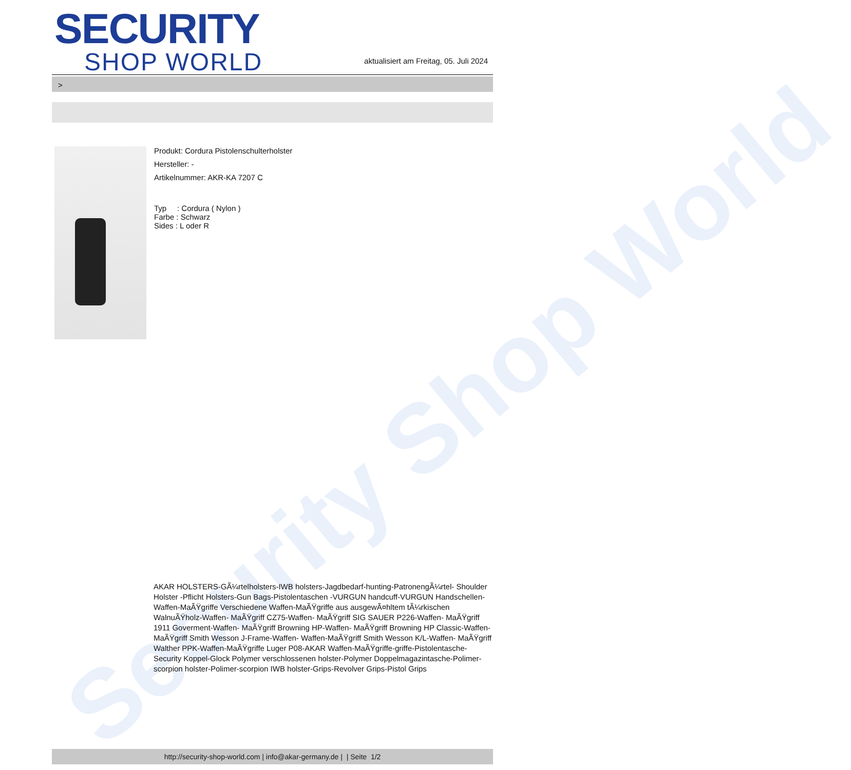Security Shop World
SECURITY
SHOP WORLD
aktualisiert am Freitag, 05. Juli 2024
>
Produkt: Cordura Pistolenschulterholster
Hersteller: -
Artikelnummer: AKR-KA 7207 C
Typ : Cordura ( Nylon )
Farbe : Schwarz
Sides : L oder R
AKAR HOLSTERS-GÃ¼rtelholsters-IWB holsters-Jagdbedarf-hunting-PatronengÃ¼rtel- Shoulder Holster -Pflicht Holsters-Gun Bags-Pistolentaschen -VURGUN handcuff-VURGUN Handschellen-Waffen-MaÃŸgriffe Verschiedene Waffen-MaÃŸgriffe aus ausgewÃ¤hltem tÃ¼rkischen WalnuÃŸholz-Waffen- MaÃŸgriff CZ75-Waffen- MaÃŸgriff SIG SAUER P226-Waffen- MaÃŸgriff 1911 Goverment-Waffen- MaÃŸgriff Browning HP-Waffen- MaÃŸgriff Browning HP Classic-Waffen- MaÃŸgriff Smith Wesson J-Frame-Waffen- Waffen-MaÃŸgriff Smith Wesson K/L-Waffen- MaÃŸgriff Walther PPK-Waffen-MaÃŸgriffe Luger P08-AKAR Waffen-MaÃŸgriffe-griffe-Pistolentasche-Security Koppel-Glock Polymer verschlossenen holster-Polymer Doppelmagazintasche-Polimer-scorpion holster-Polimer-scorpion IWB holster-Grips-Revolver Grips-Pistol Grips
http://security-shop-world.com | info@akar-germany.de | | Seite 1/2